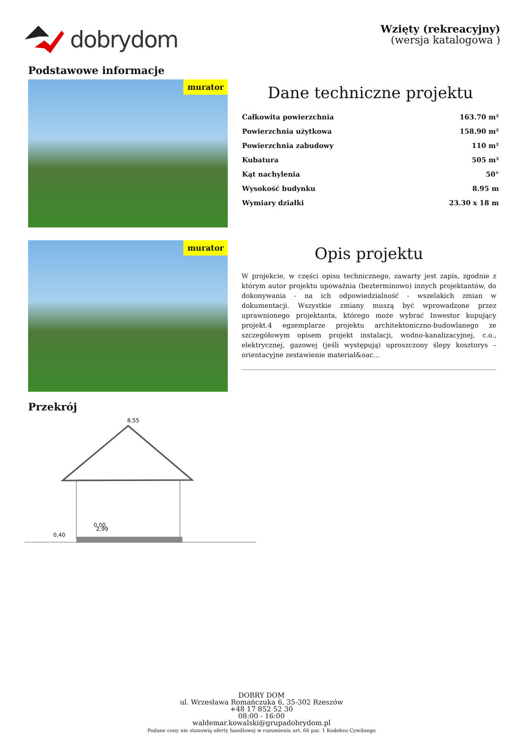dobrydom
Wzięty (rekreacyjny)
(wersja katalogowa )
Podstawowe informacje
murator
Dane techniczne projektu
| Całkowita powierzchnia | 163.70 m² |
| Powierzchnia użytkowa | 158.90 m² |
| Powierzchnia zabudowy | 110 m² |
| Kubatura | 505 m³ |
| Kąt nachylenia | 50° |
| Wysokość budynku | 8.95 m |
| Wymiary działki | 23.30 x 18 m |
murator
Opis projektu
W projekcie, w części opisu technicznego, zawarty jest zapis, zgodnie z którym autor projektu upoważnia (bezterminowo) innych projektantów, do dokonywania - na ich odpowiedzialność - wszelakich zmian w dokumentacji. Wszystkie zmiany muszą być wprowadzone przez uprawnionego projektanta, którego może wybrać Inwestor kupujący projekt.4 egzemplarze projektu architektoniczno-budowlanego ze szczegółowym opisem projekt instalacji, wodno-kanalizacyjnej, c.o., elektrycznej, gazowej (jeśli występują) uproszczony ślepy kosztorys – orientacyjne zestawienie materiał&oac...
Przekrój
8,55
2,99
0,40
0,00
DOBRY DOM
ul. Wrzesława Romańczuka 6, 35-302 Rzeszów
+48 17 852 52 30
08:00 - 16:00
waldemar.kowalski@grupadobrydom.pl
Podane ceny nie stanowią oferty handlowej w rozumieniu art. 66 par. 1 Kodeksu Cywilnego